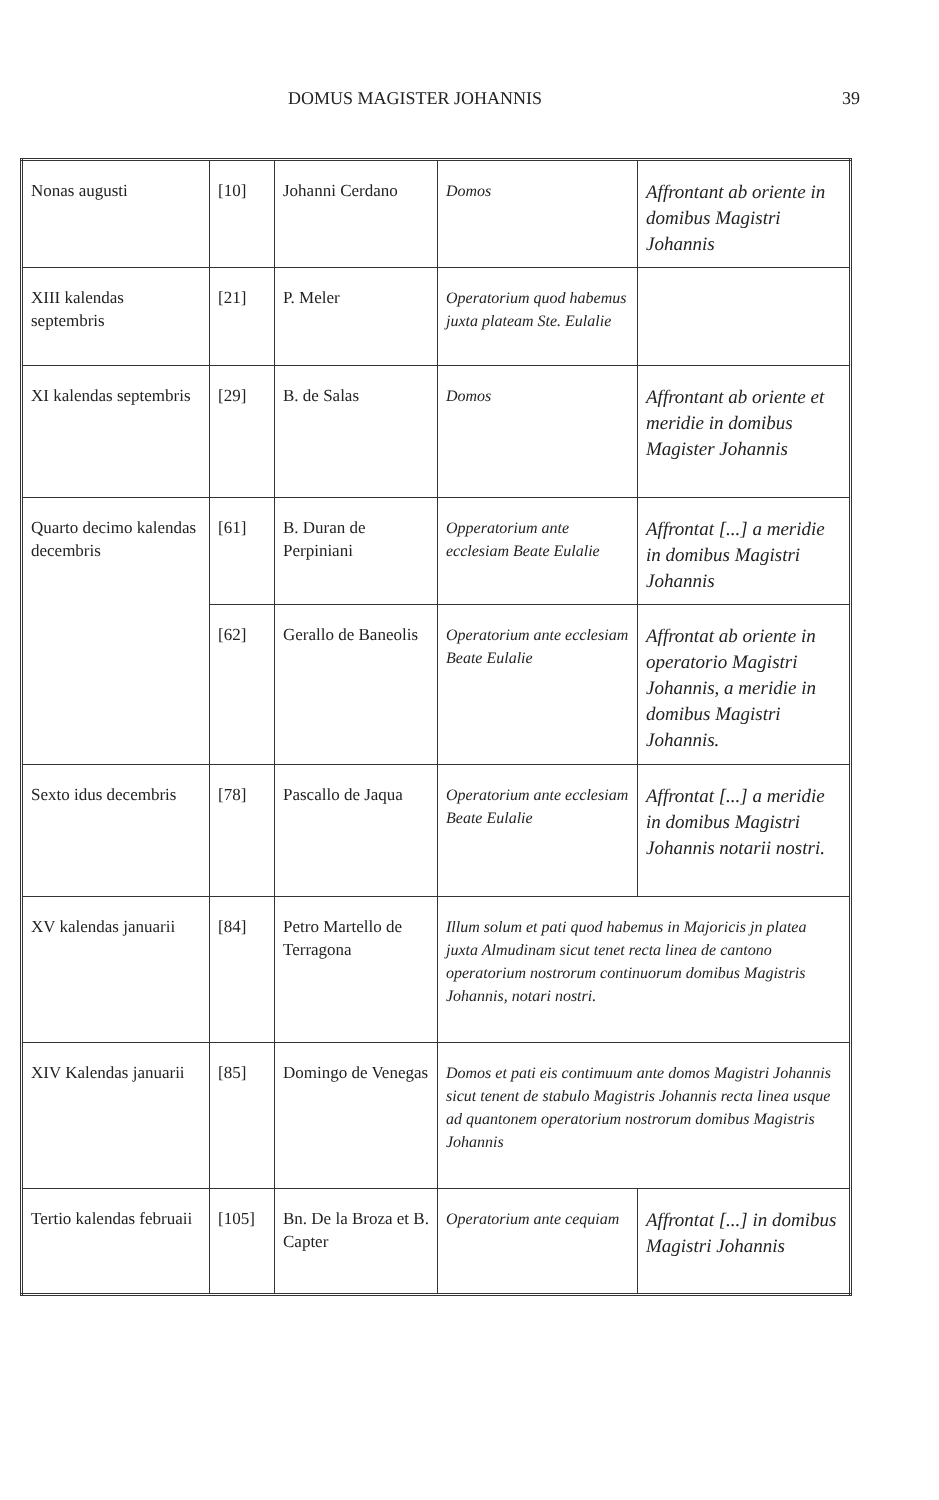DOMUS MAGISTER JOHANNIS 39
| Nonas augusti | [10] | Johanni Cerdano | Domos | Affrontant ab oriente in domibus Magistri Johannis |
| XIII kalendas septembris | [21] | P. Meler | Operatorium quod habemus juxta plateam Ste. Eulalie | |
| XI kalendas septembris | [29] | B. de Salas | Domos | Affrontant ab oriente et meridie in domibus Magister Johannis |
| Quarto decimo kalendas decembris | [61] | B. Duran de Perpiniani | Opperatorium ante ecclesiam Beate Eulalie | Affrontat [...] a meridie in domibus Magistri Johannis |
| | [62] | Gerallo de Baneolis | Operatorium ante ecclesiam Beate Eulalie | Affrontat ab oriente in operatorio Magistri Johannis, a meridie in domibus Magistri Johannis. |
| Sexto idus decembris | [78] | Pascallo de Jaqua | Operatorium ante ecclesiam Beate Eulalie | Affrontat [...] a meridie in domibus Magistri Johannis notarii nostri. |
| XV kalendas januarii | [84] | Petro Martello de Terragona | Illum solum et pati quod habemus in Majoricis jn platea juxta Almudinam sicut tenet recta linea de cantono operatorium nostrorum continuorum domibus Magistris Johannis, notari nostri. | |
| XIV Kalendas januarii | [85] | Domingo de Venegas | Domos et pati eis contimuum ante domos Magistri Johannis sicut tenent de stabulo Magistris Johannis recta linea usque ad quantonem operatorium nostrorum domibus Magistris Johannis | |
| Tertio kalendas februaii | [105] | Bn. De la Broza et B. Capter | Operatorium ante cequiam | Affrontat [...] in domibus Magistri Johannis |